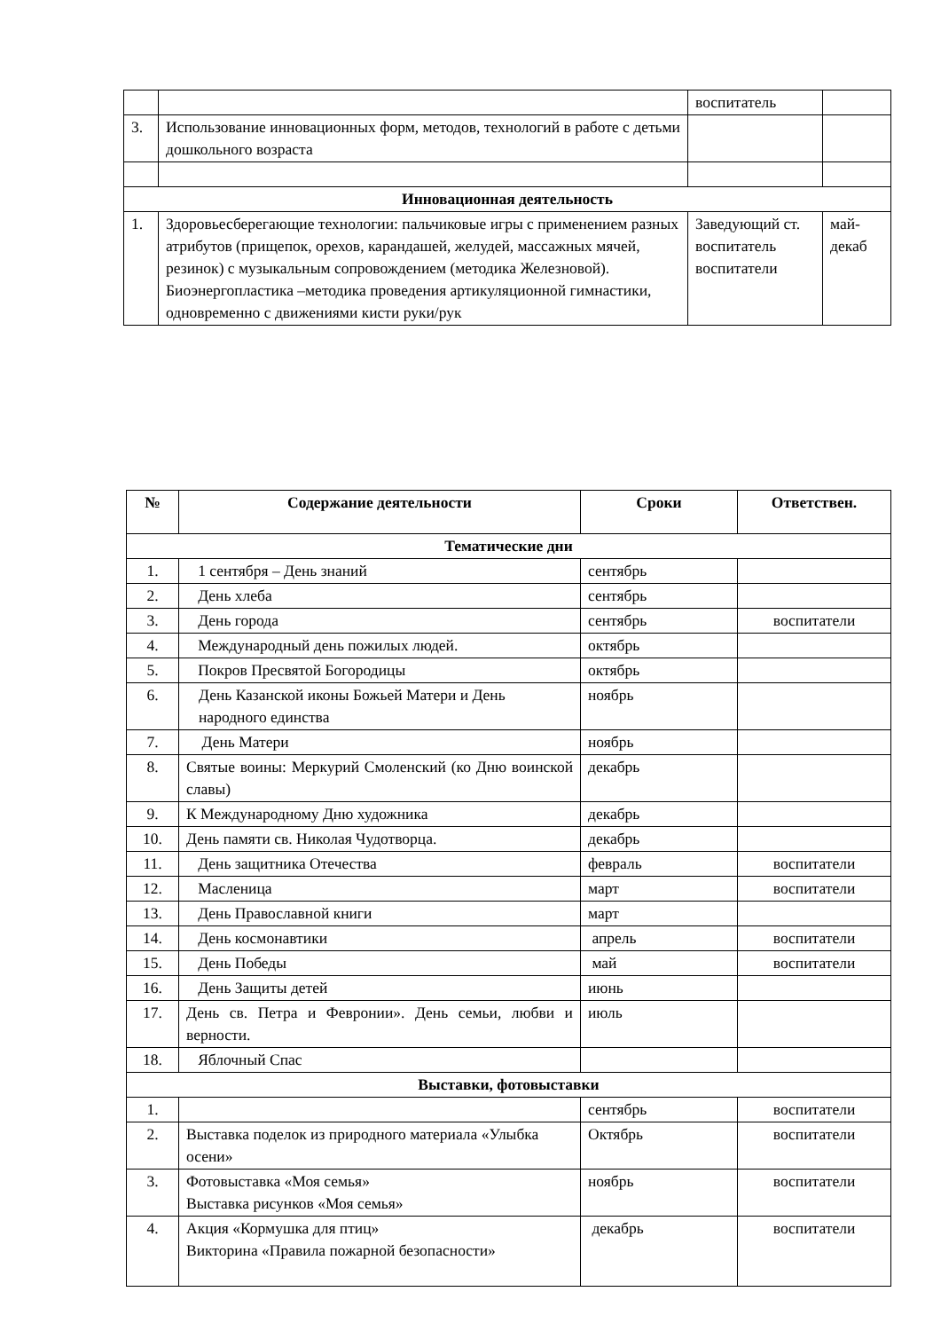| | | воспитатель | |
| 3. | Использование инновационных форм, методов, технологий в работе с детьми дошкольного возраста | | |
| Инновационная деятельность | | | |
| 1. | Здоровьесберегающие технологии: пальчиковые игры с применением разных атрибутов (прищепок, орехов, карандашей, желудей, массажных мячей, резинок) с музыкальным сопровождением (методика Железновой). Биоэнергопластика –методика проведения артикуляционной гимнастики, одновременно с движениями кисти руки/рук | Заведующий ст. воспитатель воспитатели | май-декаб |
| № | Содержание деятельности | Сроки | Ответствен. |
| --- | --- | --- | --- |
| Тематические дни | | | |
| 1. | 1 сентября – День знаний | сентябрь | |
| 2. | День хлеба | сентябрь | |
| 3. | День города | сентябрь | воспитатели |
| 4. | Международный день пожилых людей. | октябрь | |
| 5. | Покров Пресвятой Богородицы | октябрь | |
| 6. | День Казанской иконы Божьей Матери и День народного единства | ноябрь | |
| 7. | День Матери | ноябрь | |
| 8. | Святые воины: Меркурий Смоленский (ко Дню воинской славы) | декабрь | |
| 9. | К Международному Дню художника | декабрь | |
| 10. | День памяти св. Николая Чудотворца. | декабрь | |
| 11. | День защитника Отечества | февраль | воспитатели |
| 12. | Масленица | март | воспитатели |
| 13. | День Православной книги | март | |
| 14. | День космонавтики | апрель | воспитатели |
| 15. | День Победы | май | воспитатели |
| 16. | День Защиты детей | июнь | |
| 17. | День св. Петра и Февронии». День семьи, любви и верности. | июль | |
| 18. | Яблочный Спас | | |
| Выставки, фотовыставки | | | |
| 1. | | сентябрь | воспитатели |
| 2. | Выставка поделок из природного материала «Улыбка осени» | Октябрь | воспитатели |
| 3. | Фотовыставка «Моя семья» Выставка рисунков «Моя семья» | ноябрь | воспитатели |
| 4. | Акция «Кормушка для птиц» Викторина «Правила пожарной безопасности» | декабрь | воспитатели |